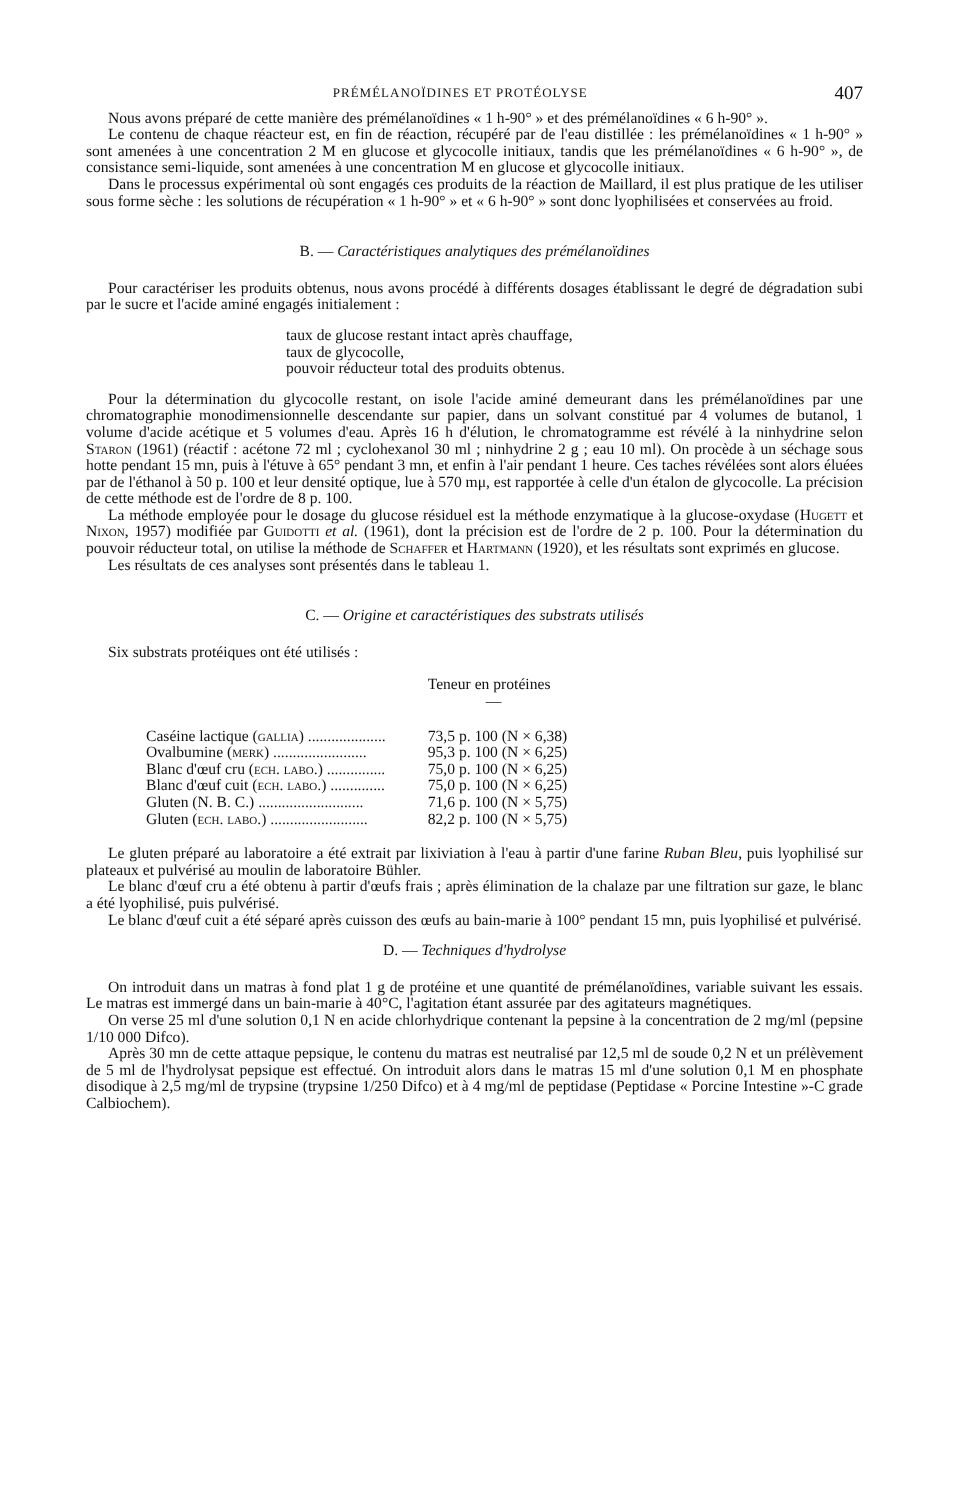PRÉMÉLANOÏDINES ET PROTÉOLYSE 407
Nous avons préparé de cette manière des prémélanoïdines « 1 h-90° » et des prémélanoïdines « 6 h-90° ».
Le contenu de chaque réacteur est, en fin de réaction, récupéré par de l'eau distillée : les prémélanoïdines « 1 h-90° » sont amenées à une concentration 2 M en glucose et glycocolle initiaux, tandis que les prémélanoïdines « 6 h-90° », de consistance semi-liquide, sont amenées à une concentration M en glucose et glycocolle initiaux.
Dans le processus expérimental où sont engagés ces produits de la réaction de Maillard, il est plus pratique de les utiliser sous forme sèche : les solutions de récupération « 1 h-90° » et « 6 h-90° » sont donc lyophilisées et conservées au froid.
B. — Caractéristiques analytiques des prémélanoïdines
Pour caractériser les produits obtenus, nous avons procédé à différents dosages établissant le degré de dégradation subi par le sucre et l'acide aminé engagés initialement :
taux de glucose restant intact après chauffage,
taux de glycocolle,
pouvoir réducteur total des produits obtenus.
Pour la détermination du glycocolle restant, on isole l'acide aminé demeurant dans les prémélanoïdines par une chromatographie monodimensionnelle descendante sur papier, dans un solvant constitué par 4 volumes de butanol, 1 volume d'acide acétique et 5 volumes d'eau. Après 16 h d'élution, le chromatogramme est révélé à la ninhydrine selon Staron (1961) (réactif : acétone 72 ml ; cyclohexanol 30 ml ; ninhydrine 2 g ; eau 10 ml). On procède à un séchage sous hotte pendant 15 mn, puis à l'étuve à 65° pendant 3 mn, et enfin à l'air pendant 1 heure. Ces taches révélées sont alors éluées par de l'éthanol à 50 p. 100 et leur densité optique, lue à 570 mμ, est rapportée à celle d'un étalon de glycocolle. La précision de cette méthode est de l'ordre de 8 p. 100.
La méthode employée pour le dosage du glucose résiduel est la méthode enzymatique à la glucose-oxydase (Hugett et Nixon, 1957) modifiée par Guidotti et al. (1961), dont la précision est de l'ordre de 2 p. 100. Pour la détermination du pouvoir réducteur total, on utilise la méthode de Schaffer et Hartmann (1920), et les résultats sont exprimés en glucose.
Les résultats de ces analyses sont présentés dans le tableau 1.
C. — Origine et caractéristiques des substrats utilisés
Six substrats protéiques ont été utilisés :
| | Teneur en protéines — |
| --- | --- |
| Caséine lactique ( gallia ) .................... | 73,5 p. 100 (N × 6,38) |
| Ovalbumine ( merk ) ........................ | 95,3 p. 100 (N × 6,25) |
| Blanc d'œuf cru ( ech. labo. ) ............... | 75,0 p. 100 (N × 6,25) |
| Blanc d'œuf cuit ( ech. labo. ) .............. | 75,0 p. 100 (N × 6,25) |
| Gluten (N. B. C.) ........................... | 71,6 p. 100 (N × 5,75) |
| Gluten ( ech. labo. ) ......................... | 82,2 p. 100 (N × 5,75) |
Le gluten préparé au laboratoire a été extrait par lixiviation à l'eau à partir d'une farine Ruban Bleu, puis lyophilisé sur plateaux et pulvérisé au moulin de laboratoire Bühler.
Le blanc d'œuf cru a été obtenu à partir d'œufs frais ; après élimination de la chalaze par une filtration sur gaze, le blanc a été lyophilisé, puis pulvérisé.
Le blanc d'œuf cuit a été séparé après cuisson des œufs au bain-marie à 100° pendant 15 mn, puis lyophilisé et pulvérisé.
D. — Techniques d'hydrolyse
On introduit dans un matras à fond plat 1 g de protéine et une quantité de prémélanoïdines, variable suivant les essais. Le matras est immergé dans un bain-marie à 40°C, l'agitation étant assurée par des agitateurs magnétiques.
On verse 25 ml d'une solution 0,1 N en acide chlorhydrique contenant la pepsine à la concentration de 2 mg/ml (pepsine 1/10 000 Difco).
Après 30 mn de cette attaque pepsique, le contenu du matras est neutralisé par 12,5 ml de soude 0,2 N et un prélèvement de 5 ml de l'hydrolysat pepsique est effectué. On introduit alors dans le matras 15 ml d'une solution 0,1 M en phosphate disodique à 2,5 mg/ml de trypsine (trypsine 1/250 Difco) et à 4 mg/ml de peptidase (Peptidase « Porcine Intestine »-C grade Calbiochem).